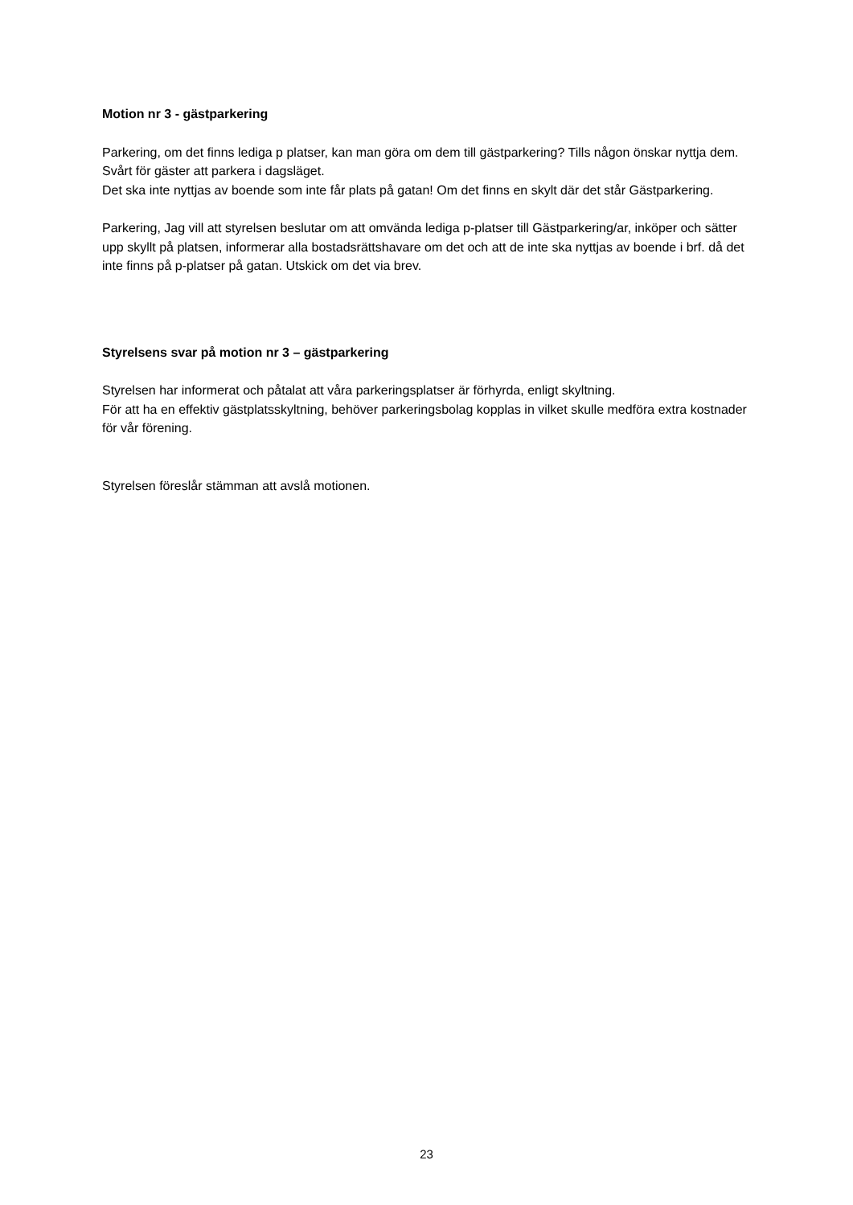Motion nr 3 - gästparkering
Parkering, om det finns lediga p platser, kan man göra om dem till gästparkering? Tills någon önskar nyttja dem. Svårt för gäster att parkera i dagsläget.
Det ska inte nyttjas av boende som inte får plats på gatan! Om det finns en skylt där det står Gästparkering.
Parkering, Jag vill att styrelsen beslutar om att omvända lediga p-platser till Gästparkering/ar, inköper och sätter upp skyllt på platsen, informerar alla bostadsrättshavare om det och att de inte ska nyttjas av boende i brf. då det inte finns på p-platser på gatan. Utskick om det via brev.
Styrelsens svar på motion nr 3 – gästparkering
Styrelsen har informerat och påtalat att våra parkeringsplatser är förhyrda, enligt skyltning.
För att ha en effektiv gästplatsskyltning, behöver parkeringsbolag kopplas in vilket skulle medföra extra kostnader för vår förening.
Styrelsen föreslår stämman att avslå motionen.
23